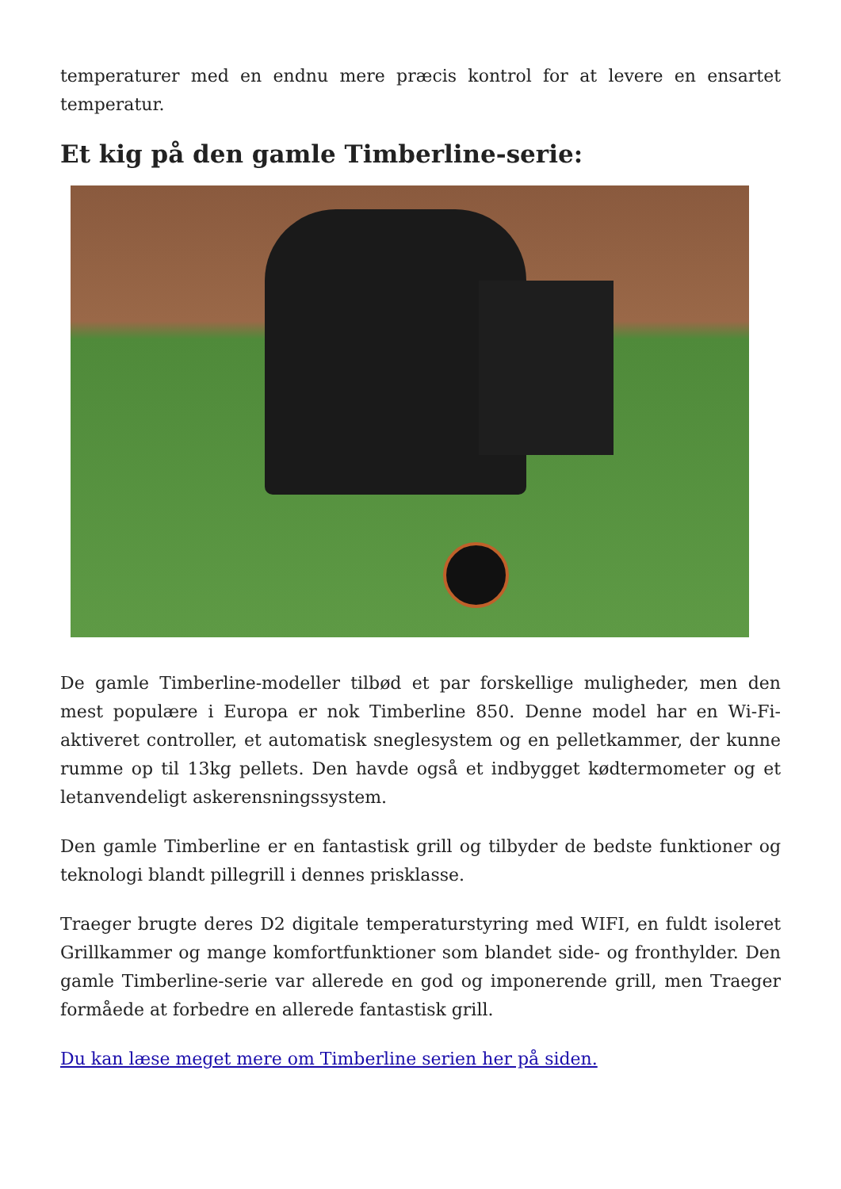temperaturer med en endnu mere præcis kontrol for at levere en ensartet temperatur.
Et kig på den gamle Timberline-serie:
De gamle Timberline-modeller tilbød et par forskellige muligheder, men den mest populære i Europa er nok Timberline 850. Denne model har en Wi-Fi-aktiveret controller, et automatisk sneglesystem og en pelletkammer, der kunne rumme op til 13kg pellets. Den havde også et indbygget kødtermometer og et letanvendeligt askerensningssystem.
Den gamle Timberline er en fantastisk grill og tilbyder de bedste funktioner og teknologi blandt pillegrill i dennes prisklasse.
Traeger brugte deres D2 digitale temperaturstyring med WIFI, en fuldt isoleret Grillkammer og mange komfortfunktioner som blandet side- og fronthylder. Den gamle Timberline-serie var allerede en god og imponerende grill, men Traeger formåede at forbedre en allerede fantastisk grill.
Du kan læse meget mere om Timberline serien her på siden.